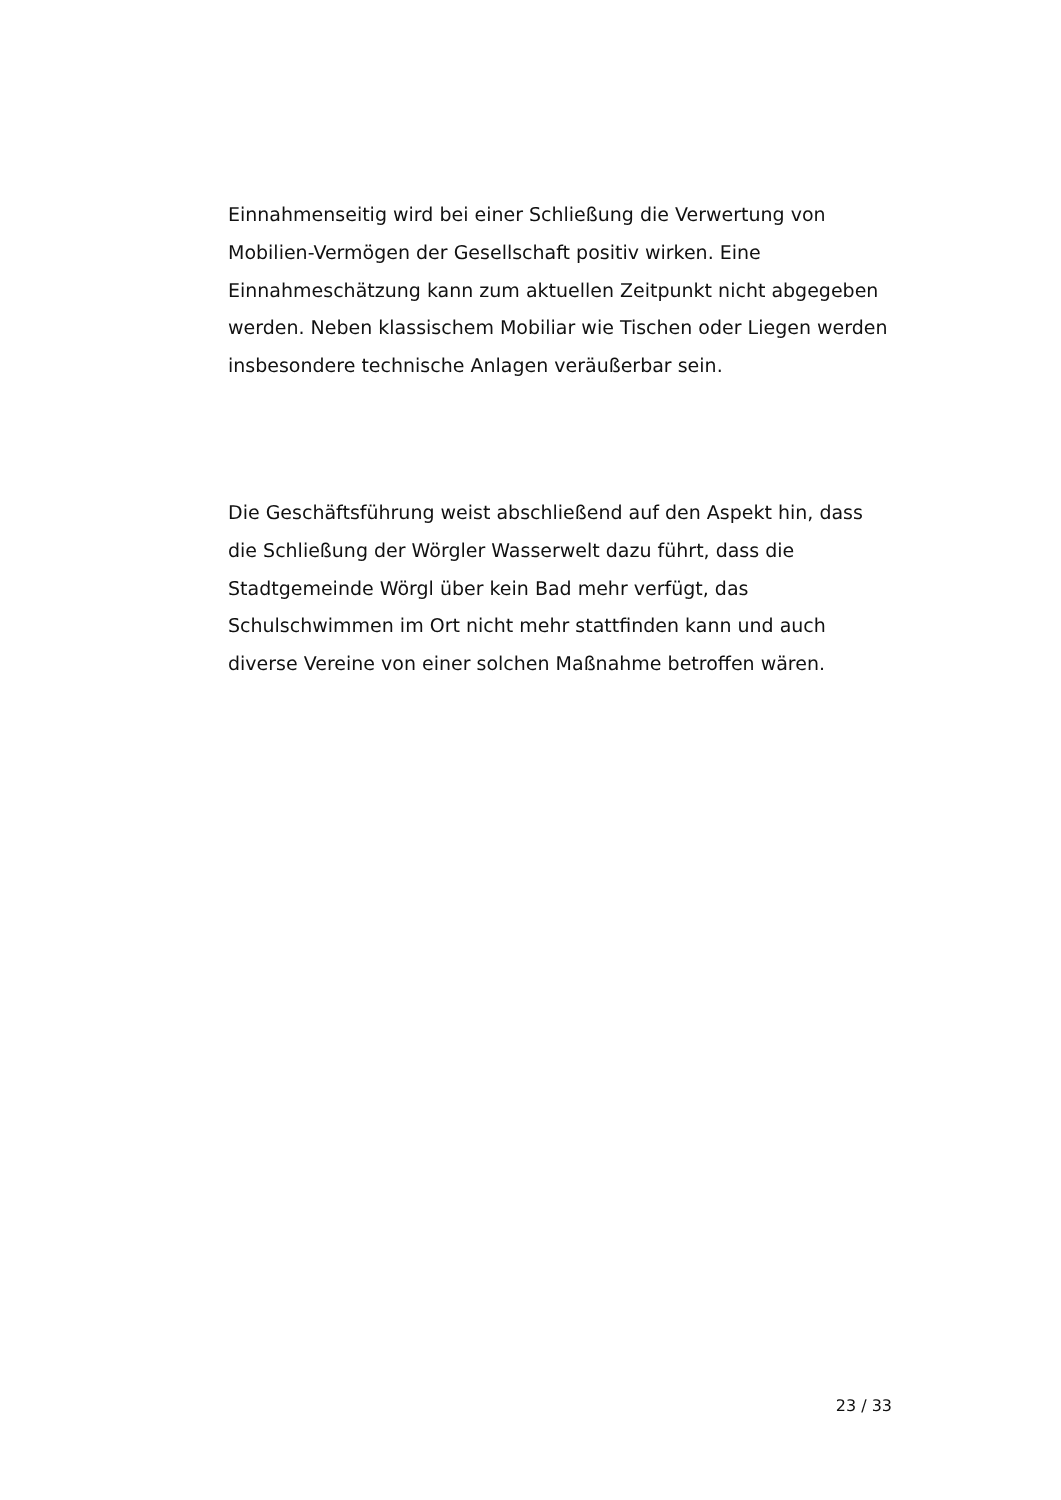Einnahmenseitig wird bei einer Schließung die Verwertung von Mobilien-Vermögen der Gesellschaft positiv wirken. Eine Einnahmeschätzung kann zum aktuellen Zeitpunkt nicht abgegeben werden. Neben klassischem Mobiliar wie Tischen oder Liegen werden insbesondere technische Anlagen veräußerbar sein.
Die Geschäftsführung weist abschließend auf den Aspekt hin, dass die Schließung der Wörgler Wasserwelt dazu führt, dass die Stadtgemeinde Wörgl über kein Bad mehr verfügt, das Schulschwimmen im Ort nicht mehr stattfinden kann und auch diverse Vereine von einer solchen Maßnahme betroffen wären.
23 / 33